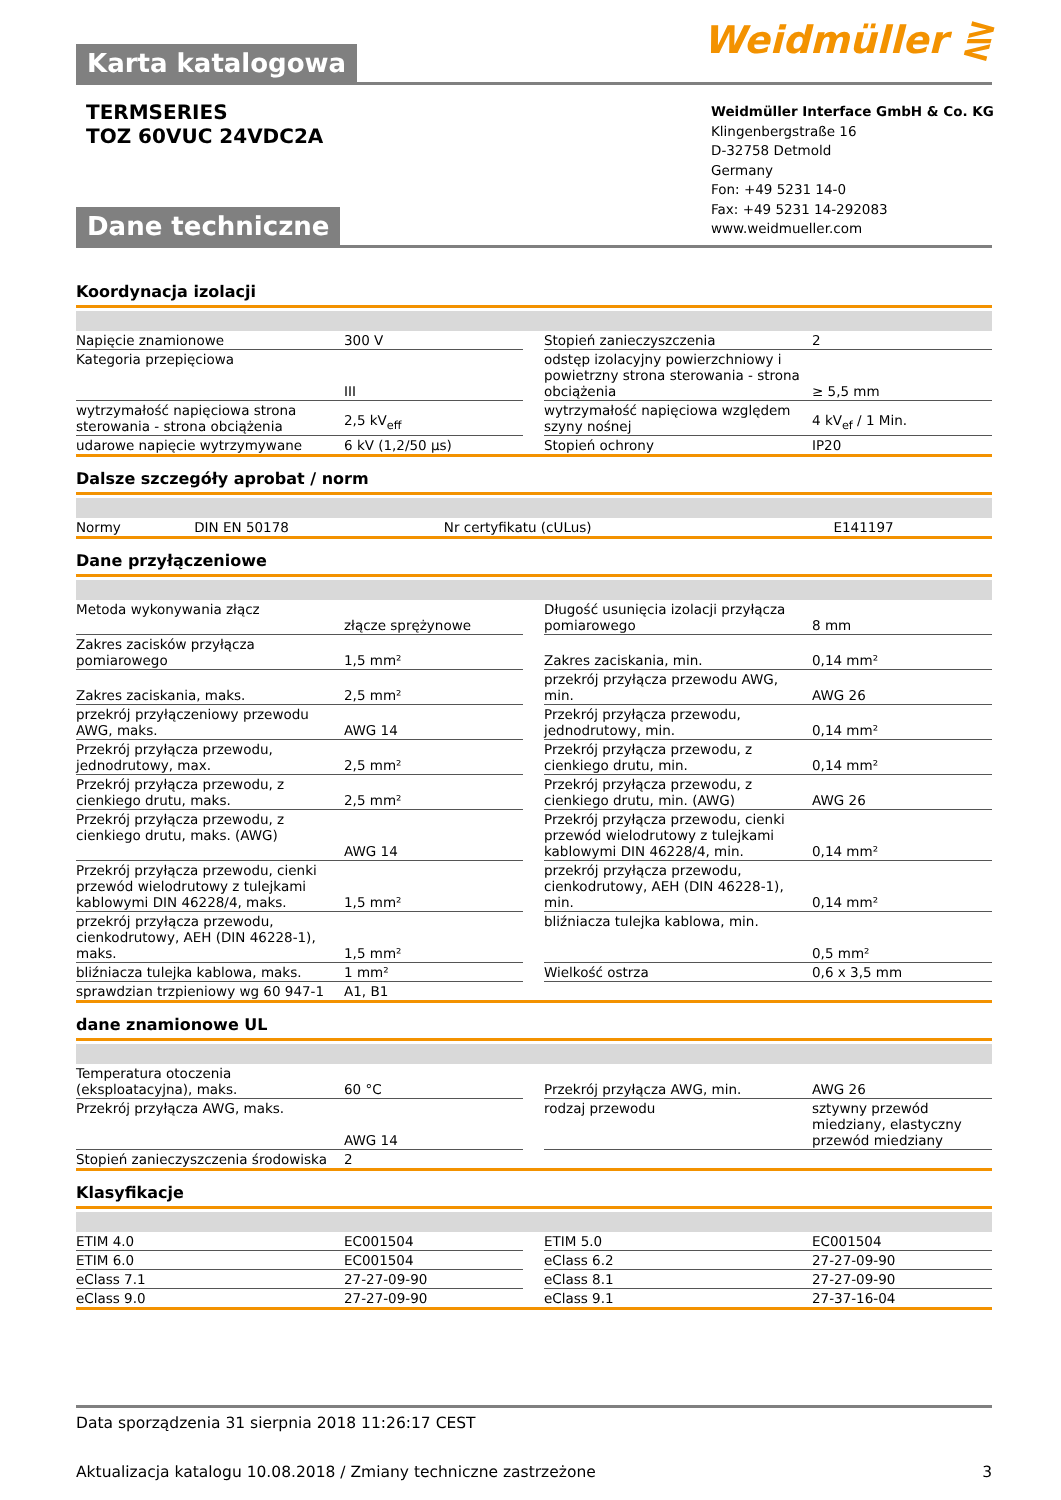Weidmüller ⋛ Karta katalogowa
TERMSERIES
TOZ 60VUC 24VDC2A
Weidmüller Interface GmbH & Co. KG
Klingenbergstraße 16
D-32758 Detmold
Germany
Fon: +49 5231 14-0
Fax: +49 5231 14-292083
www.weidmueller.com
Dane techniczne
Koordynacja izolacji
| Napięcie znamionowe | 300 V | | Stopień zanieczyszczenia | 2 |
| Kategoria przepięciowa | III | | odstęp izolacyjny powierzchniowy i powietrzny strona sterowania - strona obciążenia | ≥ 5,5 mm |
| wytrzymałość napięciowa strona sterowania - strona obciążenia | 2,5 kV<sub>eff</sub> | | wytrzymałość napięciowa względem szyny nośnej | 4 kV<sub>ef</sub> / 1 Min. |
| udarowe napięcie wytrzymywane | 6 kV (1,2/50 µs) | | Stopień ochrony | IP20 |
Dalsze szczegóły aprobat / norm
| Normy | DIN EN 50178 | | Nr certyfikatu (cULus) | E141197 |
Dane przyłączeniowe
| Metoda wykonywania złącz | złącze sprężynowe | | Długość usunięcia izolacji przyłącza pomiarowego | 8 mm |
| Zakres zacisków przyłącza pomiarowego | 1,5 mm² | | Zakres zaciskania, min. | 0,14 mm² |
| Zakres zaciskania, maks. | 2,5 mm² | | przekrój przyłącza przewodu AWG, min. | AWG 26 |
| przekrój przyłączeniowy przewodu AWG, maks. | AWG 14 | | Przekrój przyłącza przewodu, jednodrutowy, min. | 0,14 mm² |
| Przekrój przyłącza przewodu, jednodrutowy, max. | 2,5 mm² | | Przekrój przyłącza przewodu, z cienkiego drutu, min. | 0,14 mm² |
| Przekrój przyłącza przewodu, z cienkiego drutu, maks. | 2,5 mm² | | Przekrój przyłącza przewodu, z cienkiego drutu, min. (AWG) | AWG 26 |
| Przekrój przyłącza przewodu, z cienkiego drutu, maks. (AWG) | AWG 14 | | Przekrój przyłącza przewodu, cienki przewód wielodrutowy z tulejkami kablowymi DIN 46228/4, min. | 0,14 mm² |
| Przekrój przyłącza przewodu, cienki przewód wielodrutowy z tulejkami kablowymi DIN 46228/4, maks. | 1,5 mm² | | przekrój przyłącza przewodu, cienkodrutowy, AEH (DIN 46228-1), min. | 0,14 mm² |
| przekrój przyłącza przewodu, cienkodrutowy, AEH (DIN 46228-1), maks. | 1,5 mm² | | bliźniacza tulejka kablowa, min. | 0,5 mm² |
| bliźniacza tulejka kablowa, maks. | 1 mm² | | Wielkość ostrza | 0,6 x 3,5 mm |
| sprawdzian trzpieniowy wg 60 947-1 | A1, B1 | | | |
dane znamionowe UL
| Temperatura otoczenia (eksploatacyjna), maks. | 60 °C | | Przekrój przyłącza AWG, min. | AWG 26 |
| Przekrój przyłącza AWG, maks. | AWG 14 | | rodzaj przewodu | sztywny przewód miedziany, elastyczny przewód miedziany |
| Stopień zanieczyszczenia środowiska | 2 | | | |
Klasyfikacje
| ETIM 4.0 | EC001504 | | ETIM 5.0 | EC001504 |
| ETIM 6.0 | EC001504 | | eClass 6.2 | 27-27-09-90 |
| eClass 7.1 | 27-27-09-90 | | eClass 8.1 | 27-27-09-90 |
| eClass 9.0 | 27-27-09-90 | | eClass 9.1 | 27-37-16-04 |
Data sporządzenia 31 sierpnia 2018 11:26:17 CEST
Aktualizacja katalogu 10.08.2018 / Zmiany techniczne zastrzeżone 3